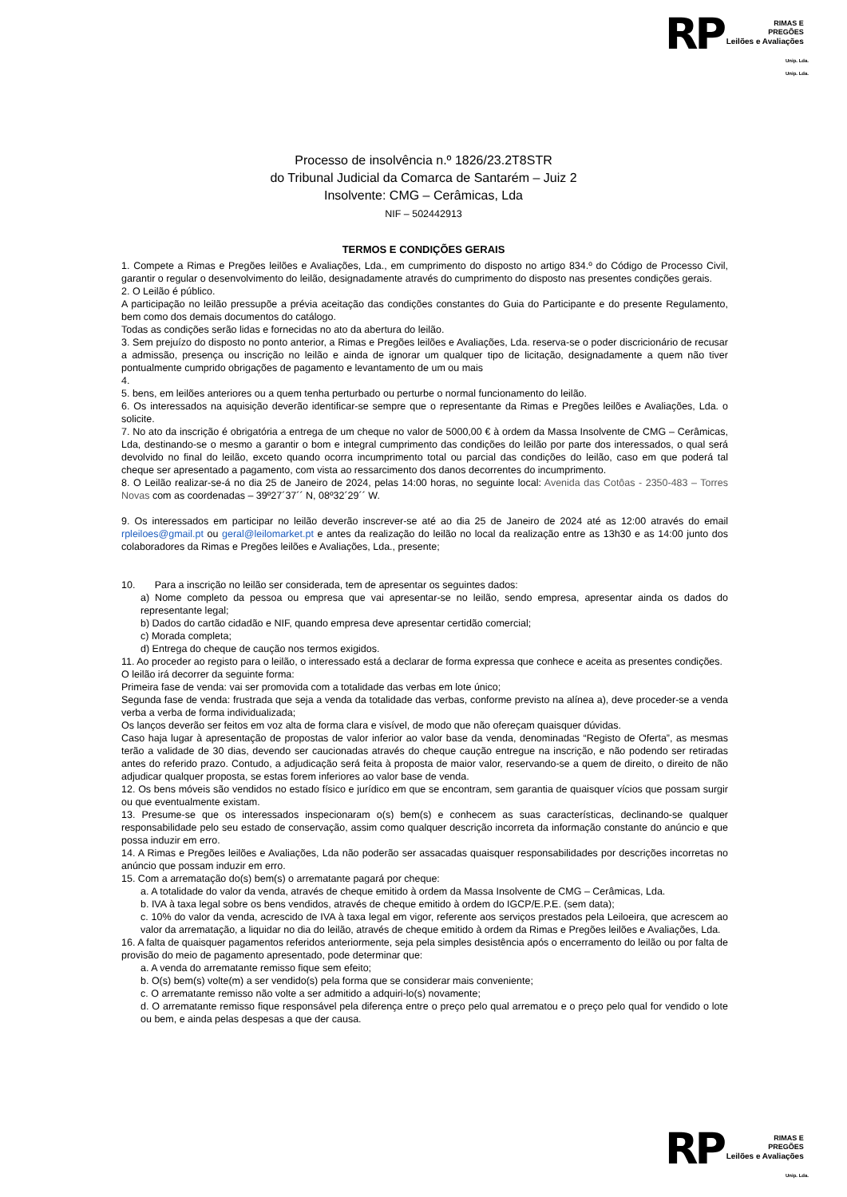RP RIMAS E
PREGÕES
Leilões e Avaliações
Unip. Lda.
Unip. Lda.
Processo de insolvência n.º 1826/23.2T8STR
do Tribunal Judicial da Comarca de Santarém – Juiz 2
Insolvente: CMG – Cerâmicas, Lda
NIF – 502442913
TERMOS E CONDIÇÕES GERAIS
1. Compete a Rimas e Pregões leilões e Avaliações, Lda., em cumprimento do disposto no artigo 834.º do Código de Processo Civil, garantir o regular o desenvolvimento do leilão, designadamente através do cumprimento do disposto nas presentes condições gerais.
2. O Leilão é público.
A participação no leilão pressupõe a prévia aceitação das condições constantes do Guia do Participante e do presente Regulamento, bem como dos demais documentos do catálogo.
Todas as condições serão lidas e fornecidas no ato da abertura do leilão.
3. Sem prejuízo do disposto no ponto anterior, a Rimas e Pregões leilões e Avaliações, Lda. reserva-se o poder discricionário de recusar a admissão, presença ou inscrição no leilão e ainda de ignorar um qualquer tipo de licitação, designadamente a quem não tiver pontualmente cumprido obrigações de pagamento e levantamento de um ou mais
4.
5. bens, em leilões anteriores ou a quem tenha perturbado ou perturbe o normal funcionamento do leilão.
6. Os interessados na aquisição deverão identificar-se sempre que o representante da Rimas e Pregões leilões e Avaliações, Lda. o solicite.
7. No ato da inscrição é obrigatória a entrega de um cheque no valor de 5000,00 € à ordem da Massa Insolvente de CMG – Cerâmicas, Lda, destinando-se o mesmo a garantir o bom e integral cumprimento das condições do leilão por parte dos interessados, o qual será devolvido no final do leilão, exceto quando ocorra incumprimento total ou parcial das condições do leilão, caso em que poderá tal cheque ser apresentado a pagamento, com vista ao ressarcimento dos danos decorrentes do incumprimento.
8. O Leilão realizar-se-á no dia 25 de Janeiro de 2024, pelas 14:00 horas, no seguinte local: Avenida das Cotôas - 2350-483 – Torres Novas com as coordenadas – 39º27´37´´ N, 08º32´29´´ W.
9. Os interessados em participar no leilão deverão inscrever-se até ao dia 25 de Janeiro de 2024 até as 12:00 através do email rpleiloes@gmail.pt ou geral@leilomarket.pt e antes da realização do leilão no local da realização entre as 13h30 e as 14:00 junto dos colaboradores da Rimas e Pregões leilões e Avaliações, Lda., presente;
10. Para a inscrição no leilão ser considerada, tem de apresentar os seguintes dados:
a) Nome completo da pessoa ou empresa que vai apresentar-se no leilão, sendo empresa, apresentar ainda os dados do representante legal;
b) Dados do cartão cidadão e NIF, quando empresa deve apresentar certidão comercial;
c) Morada completa;
d) Entrega do cheque de caução nos termos exigidos.
11. Ao proceder ao registo para o leilão, o interessado está a declarar de forma expressa que conhece e aceita as presentes condições.
O leilão irá decorrer da seguinte forma:
Primeira fase de venda: vai ser promovida com a totalidade das verbas em lote único;
Segunda fase de venda: frustrada que seja a venda da totalidade das verbas, conforme previsto na alínea a), deve proceder-se a venda verba a verba de forma individualizada;
Os lanços deverão ser feitos em voz alta de forma clara e visível, de modo que não ofereçam quaisquer dúvidas.
Caso haja lugar à apresentação de propostas de valor inferior ao valor base da venda, denominadas “Registo de Oferta”, as mesmas terão a validade de 30 dias, devendo ser caucionadas através do cheque caução entregue na inscrição, e não podendo ser retiradas antes do referido prazo. Contudo, a adjudicação será feita à proposta de maior valor, reservando-se a quem de direito, o direito de não adjudicar qualquer proposta, se estas forem inferiores ao valor base de venda.
12. Os bens móveis são vendidos no estado físico e jurídico em que se encontram, sem garantia de quaisquer vícios que possam surgir ou que eventualmente existam.
13. Presume-se que os interessados inspecionaram o(s) bem(s) e conhecem as suas características, declinando-se qualquer responsabilidade pelo seu estado de conservação, assim como qualquer descrição incorreta da informação constante do anúncio e que possa induzir em erro.
14. A Rimas e Pregões leilões e Avaliações, Lda não poderão ser assacadas quaisquer responsabilidades por descrições incorretas no anúncio que possam induzir em erro.
15. Com a arrematação do(s) bem(s) o arrematante pagará por cheque:
a. A totalidade do valor da venda, através de cheque emitido à ordem da Massa Insolvente de CMG – Cerâmicas, Lda.
b. IVA à taxa legal sobre os bens vendidos, através de cheque emitido à ordem do IGCP/E.P.E. (sem data);
c. 10% do valor da venda, acrescido de IVA à taxa legal em vigor, referente aos serviços prestados pela Leiloeira, que acrescem ao valor da arrematação, a liquidar no dia do leilão, através de cheque emitido à ordem da Rimas e Pregões leilões e Avaliações, Lda.
16. A falta de quaisquer pagamentos referidos anteriormente, seja pela simples desistência após o encerramento do leilão ou por falta de provisão do meio de pagamento apresentado, pode determinar que:
a. A venda do arrematante remisso fique sem efeito;
b. O(s) bem(s) volte(m) a ser vendido(s) pela forma que se considerar mais conveniente;
c. O arrematante remisso não volte a ser admitido a adquiri-lo(s) novamente;
d. O arrematante remisso fique responsável pela diferença entre o preço pelo qual arrematou e o preço pelo qual for vendido o lote ou bem, e ainda pelas despesas a que der causa.
RP RIMAS E
PREGÕES
Leilões e Avaliações
Unip. Lda.